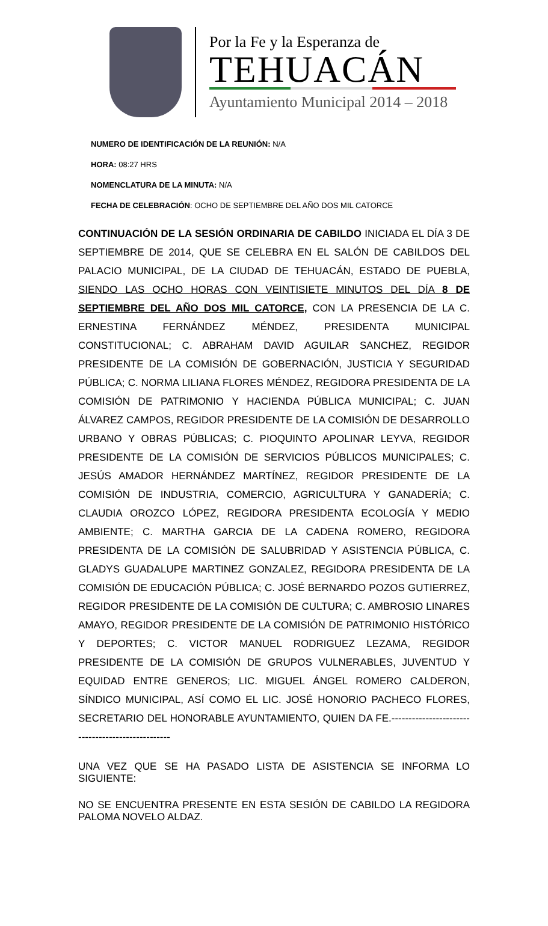Por la Fe y la Esperanza de
TEHUACÁN
Ayuntamiento Municipal 2014 – 2018
NUMERO DE IDENTIFICACIÓN DE LA REUNIÓN: N/A
HORA: 08:27 HRS
NOMENCLATURA DE LA MINUTA: N/A
FECHA DE CELEBRACIÓN: OCHO DE SEPTIEMBRE DEL AÑO DOS MIL CATORCE
CONTINUACIÓN DE LA SESIÓN ORDINARIA DE CABILDO INICIADA EL DÍA 3 DE SEPTIEMBRE DE 2014, QUE SE CELEBRA EN EL SALÓN DE CABILDOS DEL PALACIO MUNICIPAL, DE LA CIUDAD DE TEHUACÁN, ESTADO DE PUEBLA, SIENDO LAS OCHO HORAS CON VEINTISIETE MINUTOS DEL DÍA 8 DE SEPTIEMBRE DEL AÑO DOS MIL CATORCE, CON LA PRESENCIA DE LA C. ERNESTINA FERNÁNDEZ MÉNDEZ, PRESIDENTA MUNICIPAL CONSTITUCIONAL; C. ABRAHAM DAVID AGUILAR SANCHEZ, REGIDOR PRESIDENTE DE LA COMISIÓN DE GOBERNACIÓN, JUSTICIA Y SEGURIDAD PÚBLICA; C. NORMA LILIANA FLORES MÉNDEZ, REGIDORA PRESIDENTA DE LA COMISIÓN DE PATRIMONIO Y HACIENDA PÚBLICA MUNICIPAL; C. JUAN ÁLVAREZ CAMPOS, REGIDOR PRESIDENTE DE LA COMISIÓN DE DESARROLLO URBANO Y OBRAS PÚBLICAS; C. PIOQUINTO APOLINAR LEYVA, REGIDOR PRESIDENTE DE LA COMISIÓN DE SERVICIOS PÚBLICOS MUNICIPALES; C. JESÚS AMADOR HERNÁNDEZ MARTÍNEZ, REGIDOR PRESIDENTE DE LA COMISIÓN DE INDUSTRIA, COMERCIO, AGRICULTURA Y GANADERÍA; C. CLAUDIA OROZCO LÓPEZ, REGIDORA PRESIDENTA ECOLOGÍA Y MEDIO AMBIENTE; C. MARTHA GARCIA DE LA CADENA ROMERO, REGIDORA PRESIDENTA DE LA COMISIÓN DE SALUBRIDAD Y ASISTENCIA PÚBLICA, C. GLADYS GUADALUPE MARTINEZ GONZALEZ, REGIDORA PRESIDENTA DE LA COMISIÓN DE EDUCACIÓN PÚBLICA; C. JOSÉ BERNARDO POZOS GUTIERREZ, REGIDOR PRESIDENTE DE LA COMISIÓN DE CULTURA; C. AMBROSIO LINARES AMAYO, REGIDOR PRESIDENTE DE LA COMISIÓN DE PATRIMONIO HISTÓRICO Y DEPORTES; C. VICTOR MANUEL RODRIGUEZ LEZAMA, REGIDOR PRESIDENTE DE LA COMISIÓN DE GRUPOS VULNERABLES, JUVENTUD Y EQUIDAD ENTRE GENEROS; LIC. MIGUEL ÁNGEL ROMERO CALDERON, SÍNDICO MUNICIPAL, ASÍ COMO EL LIC. JOSÉ HONORIO PACHECO FLORES, SECRETARIO DEL HONORABLE AYUNTAMIENTO, QUIEN DA FE.--------------------------------------------------
UNA VEZ QUE SE HA PASADO LISTA DE ASISTENCIA SE INFORMA LO SIGUIENTE:
NO SE ENCUENTRA PRESENTE EN ESTA SESIÓN DE CABILDO LA REGIDORA PALOMA NOVELO ALDAZ.